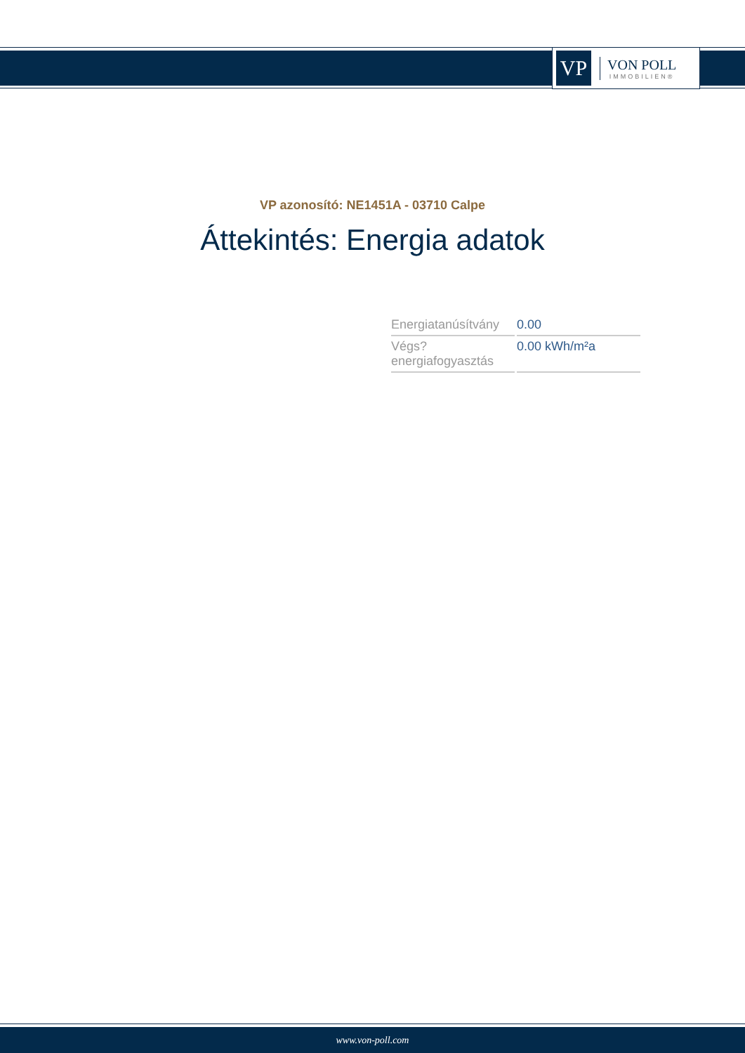VP
VON POLL
IMMOBILIEN®
VP azonosító: NE1451A - 03710 Calpe
Áttekintés: Energia adatok
| Energiatanúsítvány | 0.00 |
| Végs? energiafogyasztás | 0.00 kWh/m²a |
www.von-poll.com